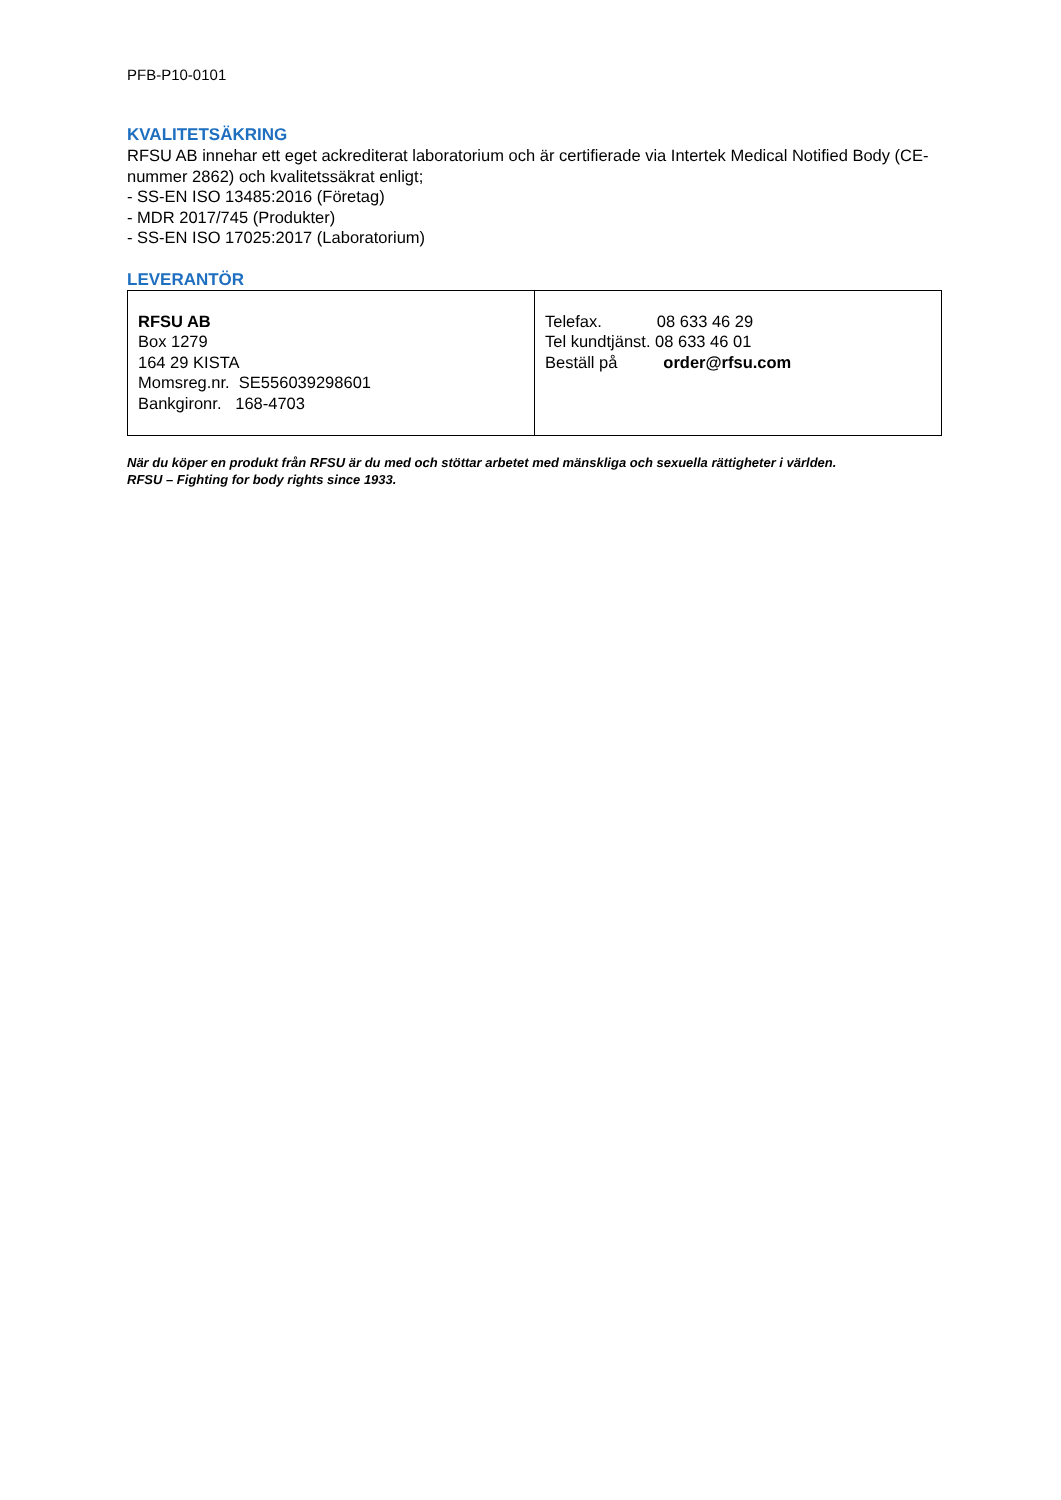PFB-P10-0101
KVALITETSÄKRING
RFSU AB innehar ett eget ackrediterat laboratorium och är certifierade via Intertek Medical Notified Body (CE-nummer 2862) och kvalitetssäkrat enligt;
- SS-EN ISO 13485:2016 (Företag)
- MDR 2017/745 (Produkter)
- SS-EN ISO 17025:2017 (Laboratorium)
LEVERANTÖR
| RFSU AB Box 1279 164 29 KISTA Momsreg.nr. SE556039298601 Bankgironr. 168-4703 | Telefax. 08 633 46 29 Tel kundtjänst. 08 633 46 01 Beställ på order@rfsu.com |
När du köper en produkt från RFSU är du med och stöttar arbetet med mänskliga och sexuella rättigheter i världen.
RFSU – Fighting for body rights since 1933.